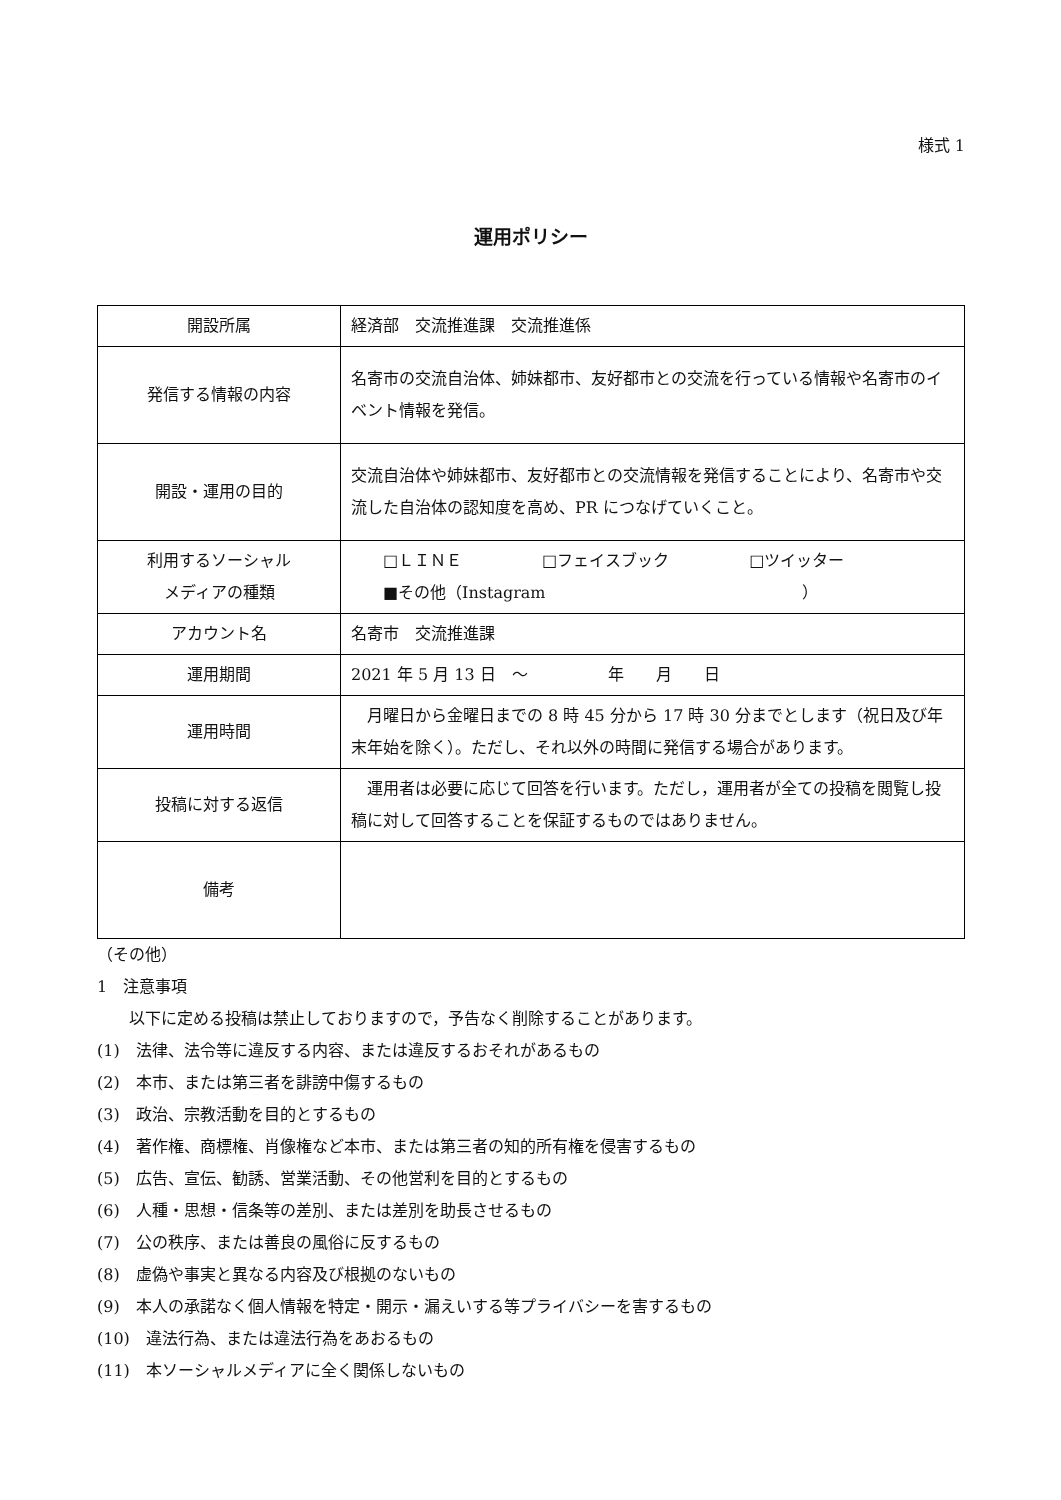様式 1
運用ポリシー
| 開設所属 | 経済部 交流推進課 交流推進係 |
| 発信する情報の内容 | 名寄市の交流自治体、姉妹都市、友好都市との交流を行っている情報や名寄市のイベント情報を発信。 |
| 開設・運用の目的 | 交流自治体や姉妹都市、友好都市との交流情報を発信することにより、名寄市や交流した自治体の認知度を高め、PR につなげていくこと。 |
| 利用するソーシャル メディアの種類 | □ＬＩＮＥ □フェイスブック □ツイッター ■その他（Instagram ） |
| アカウント名 | 名寄市 交流推進課 |
| 運用期間 | 2021 年 5 月 13 日 ～ 年 月 日 |
| 運用時間 | 月曜日から金曜日までの 8 時 45 分から 17 時 30 分までとします（祝日及び年末年始を除く）。ただし、それ以外の時間に発信する場合があります。 |
| 投稿に対する返信 | 運用者は必要に応じて回答を行います。ただし，運用者が全ての投稿を閲覧し投稿に対して回答することを保証するものではありません。 |
| 備考 | |
（その他）
1　注意事項
　　以下に定める投稿は禁止しておりますので，予告なく削除することがあります。
(1)　法律、法令等に違反する内容、または違反するおそれがあるもの
(2)　本市、または第三者を誹謗中傷するもの
(3)　政治、宗教活動を目的とするもの
(4)　著作権、商標権、肖像権など本市、または第三者の知的所有権を侵害するもの
(5)　広告、宣伝、勧誘、営業活動、その他営利を目的とするもの
(6)　人種・思想・信条等の差別、または差別を助長させるもの
(7)　公の秩序、または善良の風俗に反するもの
(8)　虚偽や事実と異なる内容及び根拠のないもの
(9)　本人の承諾なく個人情報を特定・開示・漏えいする等プライバシーを害するもの
(10)　違法行為、または違法行為をあおるもの
(11)　本ソーシャルメディアに全く関係しないもの